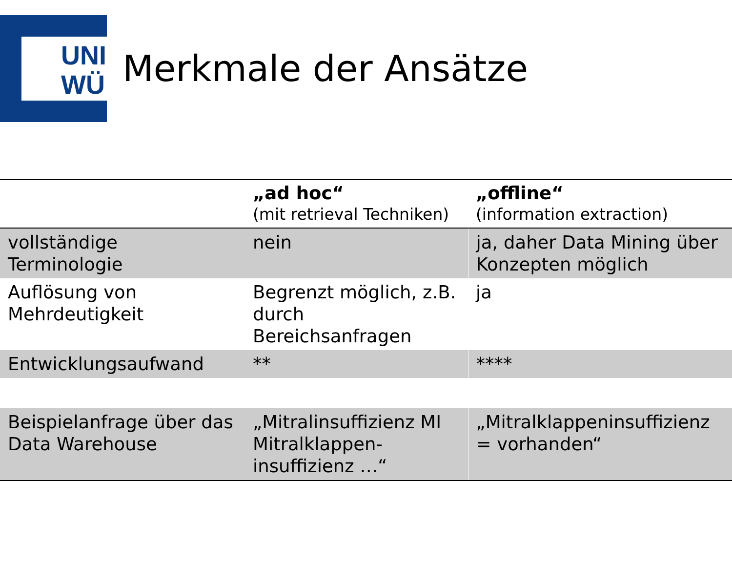UNI
WÜ
Merkmale der Ansätze
| | „ad hoc“ (mit retrieval Techniken) | „offline“ (information extraction) |
| --- | --- | --- |
| vollständige Terminologie | nein | ja, daher Data Mining über Konzepten möglich |
| Auflösung von Mehrdeutigkeit | Begrenzt möglich, z.B. durch Bereichsanfragen | ja |
| Entwicklungsaufwand | ** | **** |
| Beispielanfrage über das Data Warehouse | „Mitralinsuffizienz MI Mitralklappen-insuffizienz …“ | „Mitralklappeninsuffizienz = vorhanden“ |